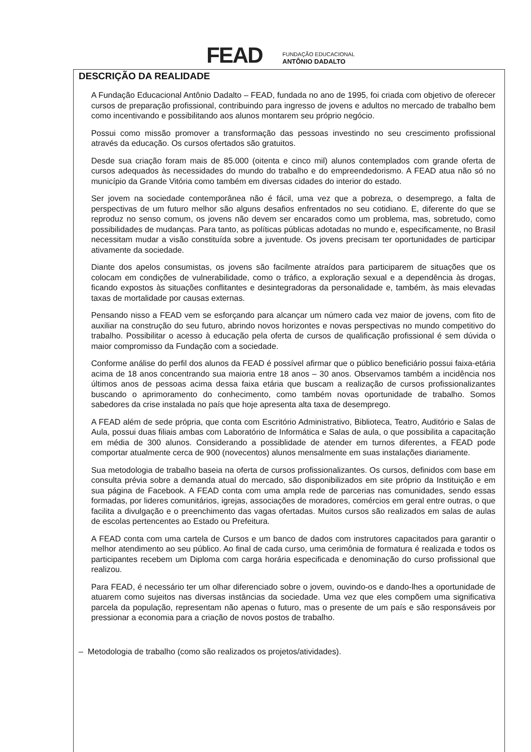FEAD
FUNDAÇÃO EDUCACIONAL
ANTÔNIO DADALTO
DESCRIÇÃO DA REALIDADE
A Fundação Educacional Antônio Dadalto – FEAD, fundada no ano de 1995, foi criada com objetivo de oferecer cursos de preparação profissional, contribuindo para ingresso de jovens e adultos no mercado de trabalho bem como incentivando e possibilitando aos alunos montarem seu próprio negócio.
Possui como missão promover a transformação das pessoas investindo no seu crescimento profissional através da educação. Os cursos ofertados são gratuitos.
Desde sua criação foram mais de 85.000 (oitenta e cinco mil) alunos contemplados com grande oferta de cursos adequados às necessidades do mundo do trabalho e do empreendedorismo. A FEAD atua não só no município da Grande Vitória como também em diversas cidades do interior do estado.
Ser jovem na sociedade contemporânea não é fácil, uma vez que a pobreza, o desemprego, a falta de perspectivas de um futuro melhor são alguns desafios enfrentados no seu cotidiano. E, diferente do que se reproduz no senso comum, os jovens não devem ser encarados como um problema, mas, sobretudo, como possibilidades de mudanças. Para tanto, as políticas públicas adotadas no mundo e, especificamente, no Brasil necessitam mudar a visão constituída sobre a juventude. Os jovens precisam ter oportunidades de participar ativamente da sociedade.
Diante dos apelos consumistas, os jovens são facilmente atraídos para participarem de situações que os colocam em condições de vulnerabilidade, como o tráfico, a exploração sexual e a dependência às drogas, ficando expostos às situações conflitantes e desintegradoras da personalidade e, também, às mais elevadas taxas de mortalidade por causas externas.
Pensando nisso a FEAD vem se esforçando para alcançar um número cada vez maior de jovens, com fito de auxiliar na construção do seu futuro, abrindo novos horizontes e novas perspectivas no mundo competitivo do trabalho. Possibilitar o acesso à educação pela oferta de cursos de qualificação profissional é sem dúvida o maior compromisso da Fundação com a sociedade.
Conforme análise do perfil dos alunos da FEAD é possível afirmar que o público beneficiário possui faixa-etária acima de 18 anos concentrando sua maioria entre 18 anos – 30 anos. Observamos também a incidência nos últimos anos de pessoas acima dessa faixa etária que buscam a realização de cursos profissionalizantes buscando o aprimoramento do conhecimento, como também novas oportunidade de trabalho. Somos sabedores da crise instalada no país que hoje apresenta alta taxa de desemprego.
A FEAD além de sede própria, que conta com Escritório Administrativo, Biblioteca, Teatro, Auditório e Salas de Aula, possui duas filiais ambas com Laboratório de Informática e Salas de aula, o que possibilita a capacitação em média de 300 alunos. Considerando a possiblidade de atender em turnos diferentes, a FEAD pode comportar atualmente cerca de 900 (novecentos) alunos mensalmente em suas instalações diariamente.
Sua metodologia de trabalho baseia na oferta de cursos profissionalizantes. Os cursos, definidos com base em consulta prévia sobre a demanda atual do mercado, são disponibilizados em site próprio da Instituição e em sua página de Facebook. A FEAD conta com uma ampla rede de parcerias nas comunidades, sendo essas formadas, por lideres comunitários, igrejas, associações de moradores, comércios em geral entre outras, o que facilita a divulgação e o preenchimento das vagas ofertadas. Muitos cursos são realizados em salas de aulas de escolas pertencentes ao Estado ou Prefeitura.
A FEAD conta com uma cartela de Cursos e um banco de dados com instrutores capacitados para garantir o melhor atendimento ao seu público. Ao final de cada curso, uma cerimônia de formatura é realizada e todos os participantes recebem um Diploma com carga horária especificada e denominação do curso profissional que realizou.
Para FEAD, é necessário ter um olhar diferenciado sobre o jovem, ouvindo-os e dando-lhes a oportunidade de atuarem como sujeitos nas diversas instâncias da sociedade. Uma vez que eles compõem uma significativa parcela da população, representam não apenas o futuro, mas o presente de um país e são responsáveis por pressionar a economia para a criação de novos postos de trabalho.
– Metodologia de trabalho (como são realizados os projetos/atividades).